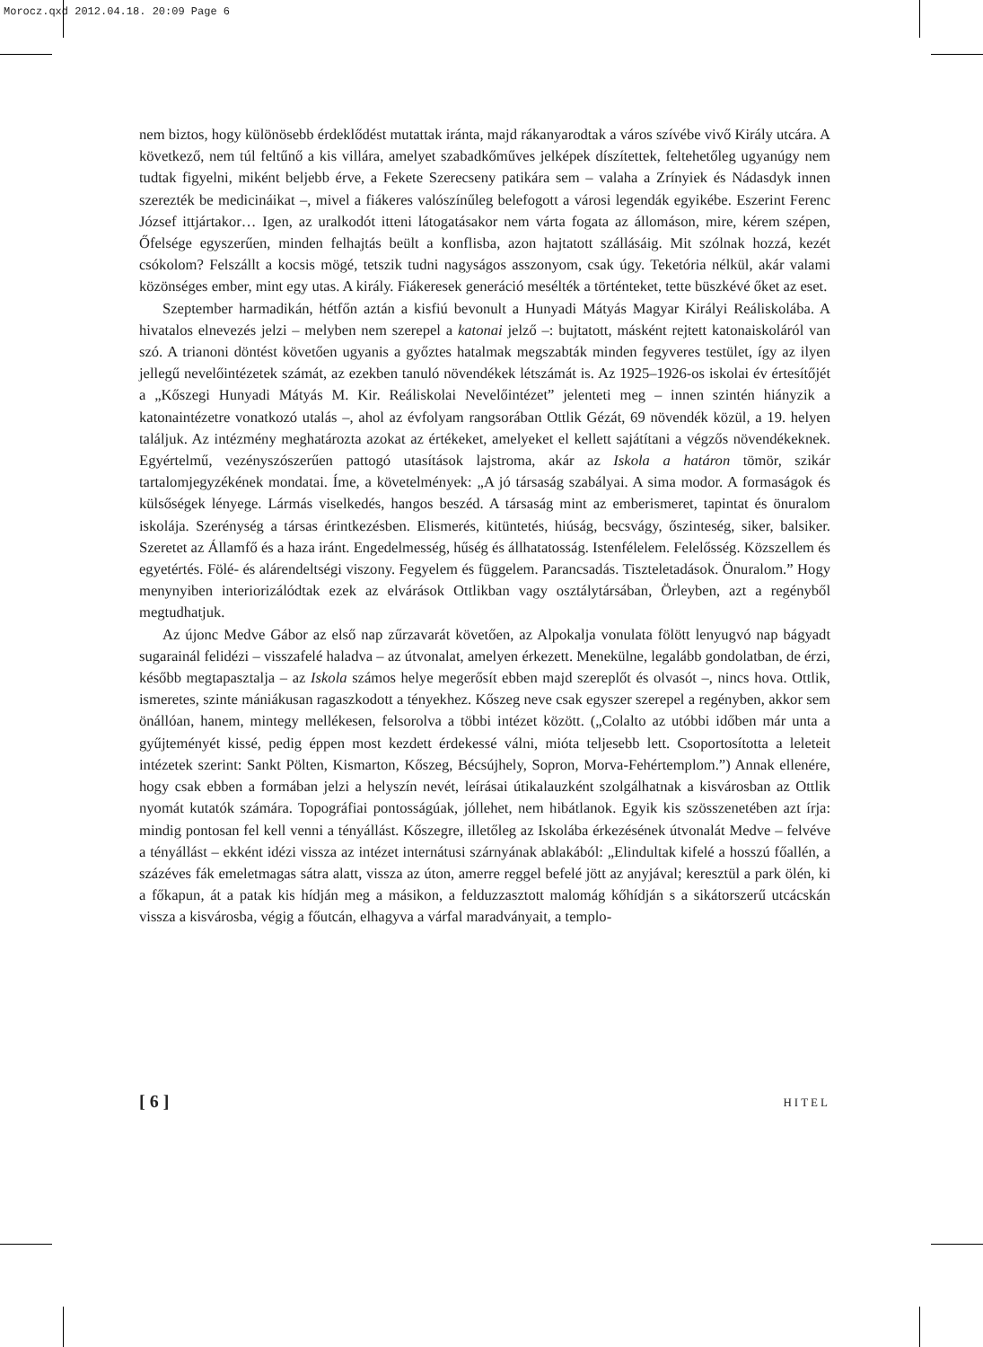Morocz.qxd 2012.04.18. 20:09 Page 6
nem biztos, hogy különösebb érdeklődést mutattak iránta, majd rákanyarodtak a város szívébe vivő Király utcára. A következő, nem túl feltűnő a kis villára, amelyet szabadkőműves jelképek díszítettek, feltehetőleg ugyanúgy nem tudtak figyelni, miként beljebb érve, a Fekete Szerecseny patikára sem – valaha a Zrínyiek és Nádasdyk innen szerezték be medicináikat –, mivel a fiákeres valószínűleg belefogott a városi legendák egyikébe. Eszerint Ferenc József ittjártakor… Igen, az uralkodót itteni látogatásakor nem várta fogata az állomáson, mire, kérem szépen, Őfelsége egyszerűen, minden felhajtás beült a konflisba, azon hajtatott szállásáig. Mit szólnak hozzá, kezét csókolom? Felszállt a kocsis mögé, tetszik tudni nagyságos asszonyom, csak úgy. Teketória nélkül, akár valami közönséges ember, mint egy utas. A király. Fiákeresek generáció mesélték a történteket, tette büszkévé őket az eset.
Szeptember harmadikán, hétfőn aztán a kisfiú bevonult a Hunyadi Mátyás Magyar Királyi Reáliskolába. A hivatalos elnevezés jelzi – melyben nem szerepel a katonai jelző –: bujtatott, másként rejtett katonaiskoláról van szó. A trianoni döntést követően ugyanis a győztes hatalmak megszabták minden fegyveres testület, így az ilyen jellegű nevelőintézetek számát, az ezekben tanuló növendékek létszámát is. Az 1925–1926-os iskolai év értesítőjét a „Kőszegi Hunyadi Mátyás M. Kir. Reáliskolai Nevelőintézet” jelenteti meg – innen szintén hiányzik a katonaintézetre vonatkozó utalás –, ahol az évfolyam rangsorában Ottlik Gézát, 69 növendék közül, a 19. helyen találjuk. Az intézmény meghatározta azokat az értékeket, amelyeket el kellett sajátítani a végzős növendékeknek. Egyértelmű, vezényszószerűen pattogó utasítások lajstroma, akár az Iskola a határon tömör, szikár tartalomjegyzékének mondatai. Íme, a követelmények: „A jó társaság szabályai. A sima modor. A formaságok és külsőségek lényege. Lármás viselkedés, hangos beszéd. A társaság mint az emberismeret, tapintat és önuralom iskolája. Szerénység a társas érintkezésben. Elismerés, kitüntetés, hiúság, becsvágy, őszinteség, siker, balsiker. Szeretet az Államfő és a haza iránt. Engedelmesség, hűség és állhatatosság. Istenfélelem. Felelősség. Közszellem és egyetértés. Fölé- és alárendeltségi viszony. Fegyelem és függelem. Parancsadás. Tiszteletadások. Önuralom.” Hogy menynyiben interiorizálódtak ezek az elvárások Ottlikban vagy osztálytársában, Örleyben, azt a regényből megtudhatjuk.
Az újonc Medve Gábor az első nap zűrzavarát követően, az Alpokalja vonulata fölött lenyugvó nap bágyadt sugarainál felidézi – visszafelé haladva – az útvonalat, amelyen érkezett. Menekülne, legalább gondolatban, de érzi, később megtapasztalja – az Iskola számos helye megerősít ebben majd szereplőt és olvasót –, nincs hova. Ottlik, ismeretes, szinte mániákusan ragaszkodott a tényekhez. Kőszeg neve csak egyszer szerepel a regényben, akkor sem önállóan, hanem, mintegy mellékesen, felsorolva a többi intézet között. („Colalto az utóbbi időben már unta a gyűjteményét kissé, pedig éppen most kezdett érdekessé válni, mióta teljesebb lett. Csoportosította a leleteit intézetek szerint: Sankt Pölten, Kismarton, Kőszeg, Bécsújhely, Sopron, Morva-Fehértemplom.”) Annak ellenére, hogy csak ebben a formában jelzi a helyszín nevét, leírásai útikalauzként szolgálhatnak a kisvárosban az Ottlik nyomát kutatók számára. Topográfiai pontosságúak, jóllehet, nem hibátlanok. Egyik kis szösszenetében azt írja: mindig pontosan fel kell venni a tényállást. Kőszegre, illetőleg az Iskolába érkezésének útvonalát Medve – felvéve a tényállást – ekként idézi vissza az intézet internátusi szárnyának ablakából: „Elindultak kifelé a hosszú főallén, a százéves fák emeletmagas sátra alatt, vissza az úton, amerre reggel befelé jött az anyjával; keresztül a park ölén, ki a főkapun, át a patak kis hídján meg a másikon, a felduzzasztott malomág kőhídján s a sikátorszerű utcácskán vissza a kisvárosba, végig a főutcán, elhagyva a várfal maradványait, a templo-
[ 6 ] HITEL